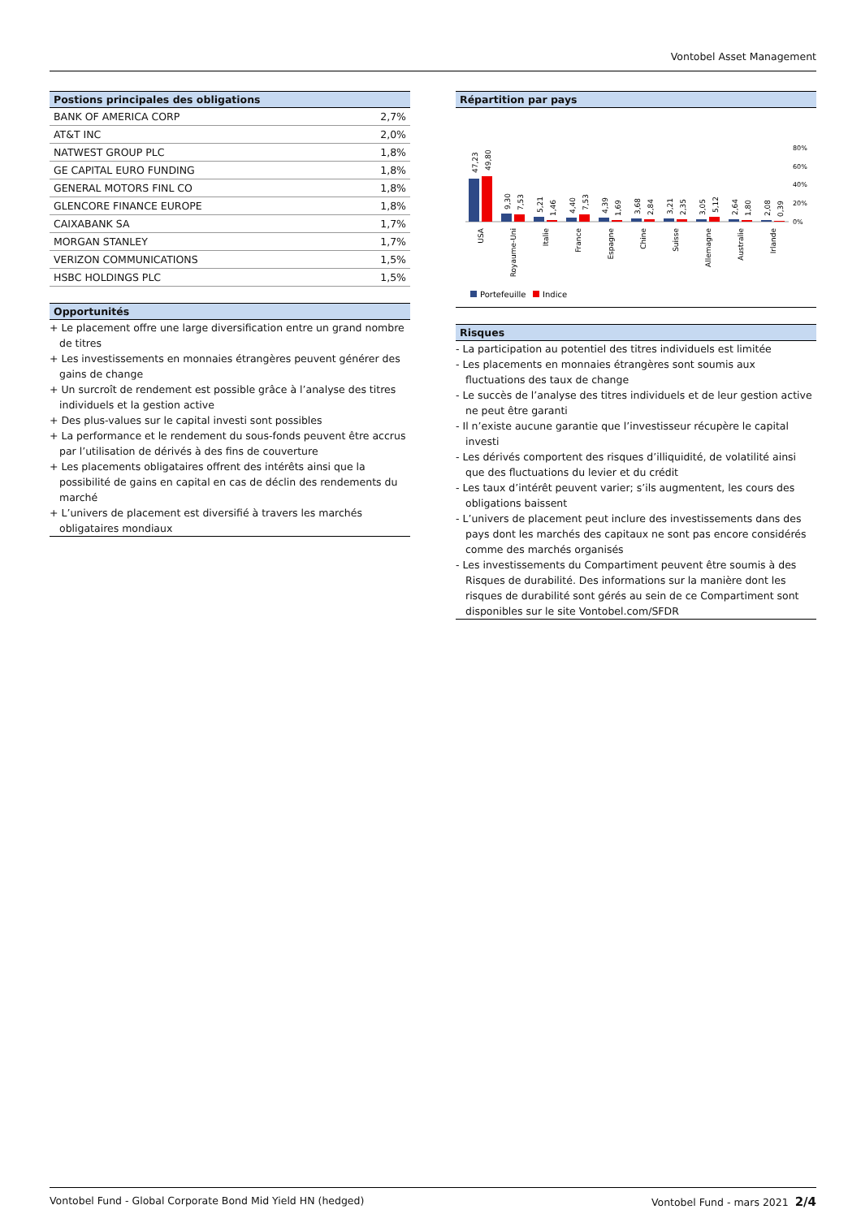Vontobel Asset Management
Postions principales des obligations
| BANK OF AMERICA CORP | 2,7% |
| AT&T INC | 2,0% |
| NATWEST GROUP PLC | 1,8% |
| GE CAPITAL EURO FUNDING | 1,8% |
| GENERAL MOTORS FINL CO | 1,8% |
| GLENCORE FINANCE EUROPE | 1,8% |
| CAIXABANK SA | 1,7% |
| MORGAN STANLEY | 1,7% |
| VERIZON COMMUNICATIONS | 1,5% |
| HSBC HOLDINGS PLC | 1,5% |
Opportunités
+ Le placement offre une large diversification entre un grand nombre de titres
+ Les investissements en monnaies étrangères peuvent générer des gains de change
+ Un surcroît de rendement est possible grâce à l’analyse des titres individuels et la gestion active
+ Des plus-values sur le capital investi sont possibles
+ La performance et le rendement du sous-fonds peuvent être accrus par l’utilisation de dérivés à des fins de couverture
+ Les placements obligataires offrent des intérêts ainsi que la possibilité de gains en capital en cas de déclin des rendements du marché
+ L’univers de placement est diversifié à travers les marchés obligataires mondiaux
Répartition par pays
80%
60%
40%
20%
0%
47,23
49,80
9,30
7,53
5,21
1,46
4,40
7,53
4,39
1,69
3,68
2,84
3,21
2,35
3,05
5,12
2,64
1,80
2,08
0,39
USA
Royaume-Uni
Italie
France
Espagne
Chine
Suisse
Allemagne
Australie
Irlande
Portefeuille
Indice
Risques
- La participation au potentiel des titres individuels est limitée
- Les placements en monnaies étrangères sont soumis aux fluctuations des taux de change
- Le succès de l’analyse des titres individuels et de leur gestion active ne peut être garanti
- Il n’existe aucune garantie que l’investisseur récupère le capital investi
- Les dérivés comportent des risques d’illiquidité, de volatilité ainsi que des fluctuations du levier et du crédit
- Les taux d’intérêt peuvent varier; s’ils augmentent, les cours des obligations baissent
- L’univers de placement peut inclure des investissements dans des pays dont les marchés des capitaux ne sont pas encore considérés comme des marchés organisés
- Les investissements du Compartiment peuvent être soumis à des Risques de durabilité. Des informations sur la manière dont les risques de durabilité sont gérés au sein de ce Compartiment sont disponibles sur le site Vontobel.com/SFDR
Vontobel Fund - Global Corporate Bond Mid Yield HN (hedged) Vontobel Fund - mars 2021 2/4